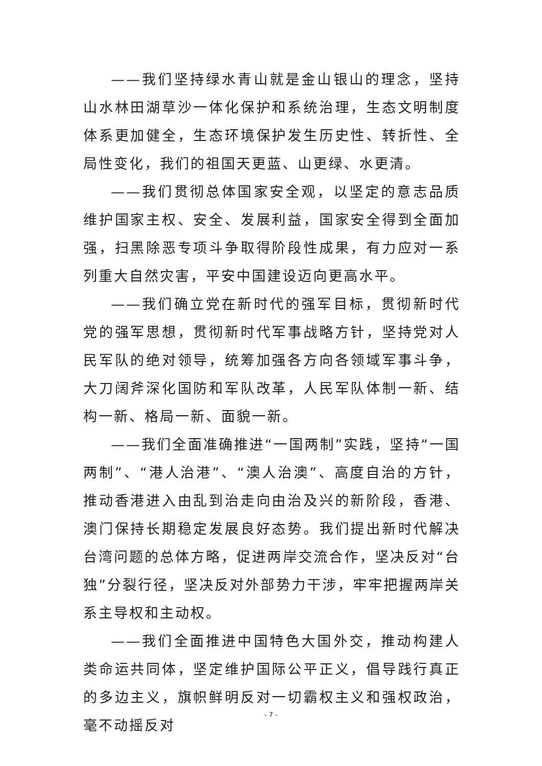——我们坚持绿水青山就是金山银山的理念，坚持山水林田湖草沙一体化保护和系统治理，生态文明制度体系更加健全，生态环境保护发生历史性、转折性、全局性变化，我们的祖国天更蓝、山更绿、水更清。
——我们贯彻总体国家安全观，以坚定的意志品质维护国家主权、安全、发展利益，国家安全得到全面加强，扫黑除恶专项斗争取得阶段性成果，有力应对一系列重大自然灾害，平安中国建设迈向更高水平。
——我们确立党在新时代的强军目标，贯彻新时代党的强军思想，贯彻新时代军事战略方针，坚持党对人民军队的绝对领导，统筹加强各方向各领域军事斗争，大刀阔斧深化国防和军队改革，人民军队体制一新、结构一新、格局一新、面貌一新。
——我们全面准确推进“一国两制”实践，坚持“一国两制”、“港人治港”、“澳人治澳”、高度自治的方针，推动香港进入由乱到治走向由治及兴的新阶段，香港、澳门保持长期稳定发展良好态势。我们提出新时代解决台湾问题的总体方略，促进两岸交流合作，坚决反对“台独”分裂行径，坚决反对外部势力干涉，牢牢把握两岸关系主导权和主动权。
——我们全面推进中国特色大国外交，推动构建人类命运共同体，坚定维护国际公平正义，倡导践行真正的多边主义，旗帜鲜明反对一切霸权主义和强权政治，毫不动摇反对
- 7 -